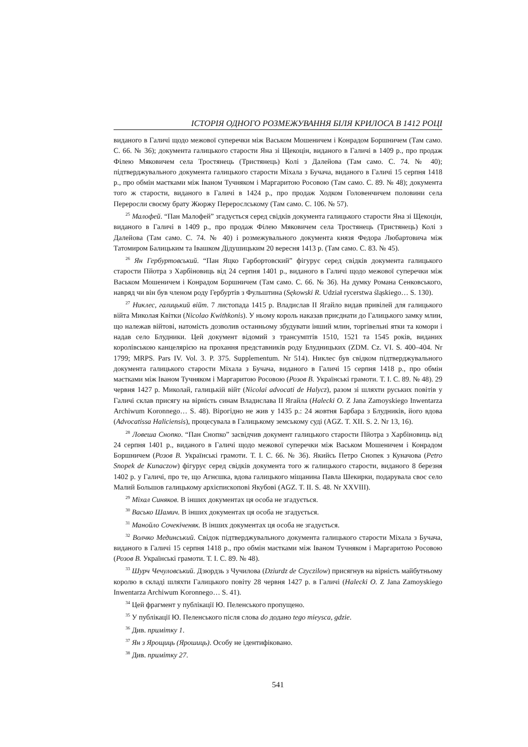ІСТОРІЯ ОДНОГО РОЗМЕЖУВАННЯ БІЛЯ КРИЛОСА В 1412 РОЦІ
виданого в Галичі щодо межової суперечки між Васьком Мошеничем і Конрадом Боршничем (Там само. С. 66. № 36); документа галицького старости Яна зі Щекоцін, виданого в Галичі в 1409 р., про продаж Філею Мяковичем села Тростянець (Тристянець) Колі з Далейова (Там само. С. 74. № 40); підтверджувального документа галицького старости Міхала з Бучача, виданого в Галичі 15 серпня 1418 р., про обмін маєтками між Іваном Тучняком і Маргаритою Росовою (Там само. С. 89. № 48); документа того ж старости, виданого в Галичі в 1424 р., про продаж Ходком Головенчичем половини села Переросли своєму брату Жюржу Перерослському (Там само. С. 106. № 57).
<sup>25</sup> Малофей. “Пан Малофей” згадується серед свідків документа галицького старости Яна зі Щекоцін, виданого в Галичі в 1409 р., про продаж Філею Мяковичем села Тростянець (Тристянець) Колі з Далейова (Там само. С. 74. № 40) і розмежувального документа князя Федора Любартовича між Татомиром Балицьким та Івашком Дідушицьким 20 вересня 1413 р. (Там само. С. 83. № 45).
<sup>26</sup> Ян Гербуртовський. “Пан Яцко Гарбортовский” фігурує серед свідків документа галицького старости Пйотра з Харбіновиць від 24 серпня 1401 р., виданого в Галичі щодо межової суперечки між Васьком Мошеничем і Конрадом Боршничем (Там само. С. 66. № 36). На думку Романа Сенковського, навряд чи він був членом роду Гербуртів з Фульштина (Sękowski R. Udział rycerstwa śląskiego… S. 130).
<sup>27</sup> Никлес, галицький війт. 7 листопада 1415 р. Владислав II Ягайло видав привілей для галицького війта Миколая Квітки (Nicolao Kwithkonis). У ньому король наказав приєднати до Галицького замку млин, що належав війтові, натомість дозволив останньому збудувати інший млин, торгівельні ятки та комори і надав село Блудники. Цей документ відомий з трансумптів 1510, 1521 та 1545 років, виданих королівською канцелярією на прохання представників роду Блудницьких (ZDM. Cz. VI. S. 400–404. Nr 1799; MRPS. Pars IV. Vol. 3. P. 375. Supplementum. Nr 514). Никлес був свідком підтверджувального документа галицького старости Міхала з Бучача, виданого в Галичі 15 серпня 1418 р., про обмін маєтками між Іваном Тучняком і Маргаритою Росовою (Розов В. Українські грамоти. Т. І. С. 89. № 48). 29 червня 1427 р. Миколай, галицькій війт (Nicolai advocati de Halycz), разом зі шляхти руських повітів у Галичі склав присягу на вірність синам Владислава II Ягайла (Halecki O. Z Jana Zamoyskiego Inwentarza Archiwum Koronnego… S. 48). Вірогідно не жив у 1435 р.: 24 жовтня Барбара з Блудників, його вдова (Advocatissa Haliciensis), процесувала в Галицькому земському суді (AGZ. T. XII. S. 2. Nr 13, 16).
<sup>28</sup> Ловеша Снопко. “Пан Снопко” засвідчив документ галицького старости Пйотра з Харбіновиць від 24 серпня 1401 р., виданого в Галичі щодо межової суперечки між Васьком Мошеничем і Конрадом Боршничем (Розов В. Українські грамоти. Т. І. С. 66. № 36). Якийсь Петро Снопек з Куначова (Petro Snopek de Kunaczow) фігурує серед свідків документа того ж галицького старости, виданого 8 березня 1402 р. у Галичі, про те, що Агнєшка, вдова галицького міщанина Павла Шекирки, подарувала своє село Малий Большов галицькому архієпископові Якубові (AGZ. T. II. S. 48. Nr XXVIII).
<sup>29</sup> Міхал Синяков. В інших документах ця особа не згадується.
<sup>30</sup> Васько Шамич. В інших документах ця особа не згадується.
<sup>31</sup> Манойло Сочекіченяк. В інших документах ця особа не згадується.
<sup>32</sup> Волчко Мединський. Свідок підтверджувального документа галицького старости Міхала з Бучача, виданого в Галичі 15 серпня 1418 р., про обмін маєтками між Іваном Тучняком і Маргаритою Росовою (Розов В. Українські грамоти. Т. І. С. 89. № 48).
<sup>33</sup> Шурч Чечуловський. Дзюрдзь з Чучилова (Dziurdz de Czyczilow) присягнув на вірність майбутньому королю в складі шляхти Галицького повіту 28 червня 1427 р. в Галичі (Halecki O. Z Jana Zamoyskiego Inwentarza Archiwum Koronnego… S. 41).
<sup>34</sup> Цей фрагмент у публікації Ю. Пеленського пропущено.
<sup>35</sup> У публікації Ю. Пеленського після слова do додано tego mieysca, gdzie.
<sup>36</sup> Див. примітку 1.
<sup>37</sup> Ян з Ярощиць (Ярошиць). Особу не ідентифіковано.
<sup>38</sup> Див. примітку 27.
541